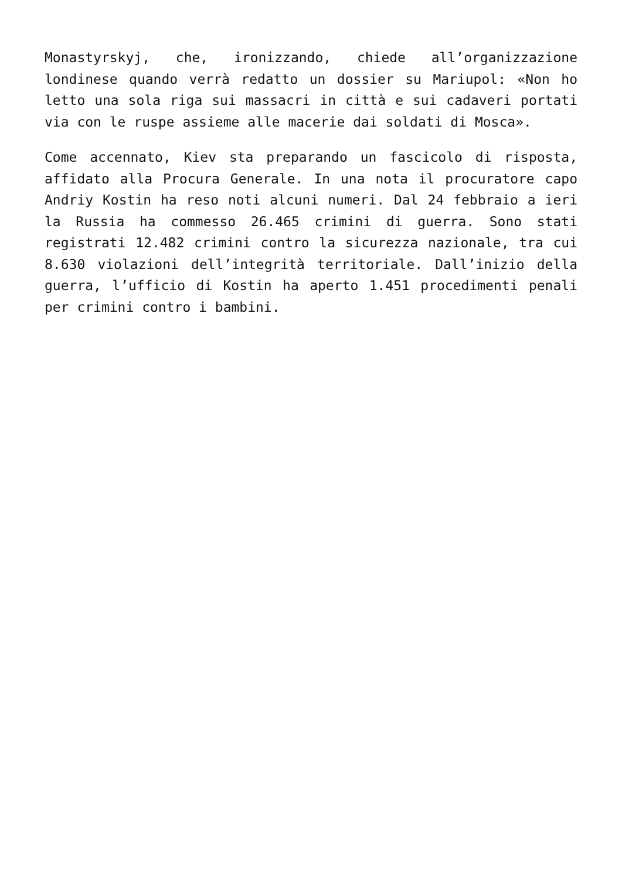Monastyrskyj, che, ironizzando, chiede all’organizzazione londinese quando verrà redatto un dossier su Mariupol: «Non ho letto una sola riga sui massacri in città e sui cadaveri portati via con le ruspe assieme alle macerie dai soldati di Mosca».
Come accennato, Kiev sta preparando un fascicolo di risposta, affidato alla Procura Generale. In una nota il procuratore capo Andriy Kostin ha reso noti alcuni numeri. Dal 24 febbraio a ieri la Russia ha commesso 26.465 crimini di guerra. Sono stati registrati 12.482 crimini contro la sicurezza nazionale, tra cui 8.630 violazioni dell’integrità territoriale. Dall’inizio della guerra, l’ufficio di Kostin ha aperto 1.451 procedimenti penali per crimini contro i bambini.